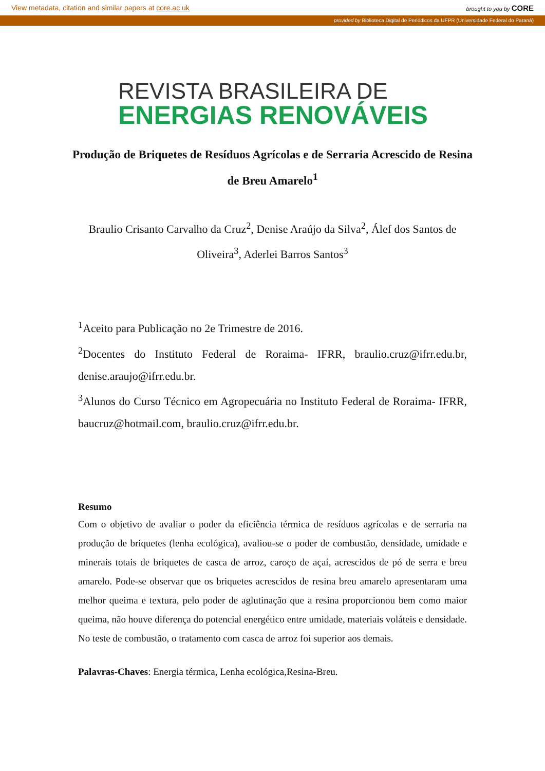View metadata, citation and similar papers at core.ac.uk brought to you by CORE
provided by Biblioteca Digital de Periódicos da UFPR (Universidade Federal do Paraná)
REVISTA BRASILEIRA DE
ENERGIAS RENOVÁVEIS
Produção de Briquetes de Resíduos Agrícolas e de Serraria Acrescido de Resina de Breu Amarelo<sup>1</sup>
Braulio Crisanto Carvalho da Cruz<sup>2</sup>, Denise Araújo da Silva<sup>2</sup>, Álef dos Santos de Oliveira<sup>3</sup>, Aderlei Barros Santos<sup>3</sup>
<sup>1</sup> Aceito para Publicação no 2e Trimestre de 2016.
<sup>2</sup> Docentes do Instituto Federal de Roraima- IFRR, braulio.cruz@ifrr.edu.br, denise.araujo@ifrr.edu.br.
<sup>3</sup> Alunos do Curso Técnico em Agropecuária no Instituto Federal de Roraima- IFRR, baucruz@hotmail.com, braulio.cruz@ifrr.edu.br.
Resumo
Com o objetivo de avaliar o poder da eficiência térmica de resíduos agrícolas e de serraria na produção de briquetes (lenha ecológica), avaliou-se o poder de combustão, densidade, umidade e minerais totais de briquetes de casca de arroz, caroço de açaí, acrescidos de pó de serra e breu amarelo. Pode-se observar que os briquetes acrescidos de resina breu amarelo apresentaram uma melhor queima e textura, pelo poder de aglutinação que a resina proporcionou bem como maior queima, não houve diferença do potencial energético entre umidade, materiais voláteis e densidade. No teste de combustão, o tratamento com casca de arroz foi superior aos demais.
Palavras-Chaves: Energia térmica, Lenha ecológica,Resina-Breu.